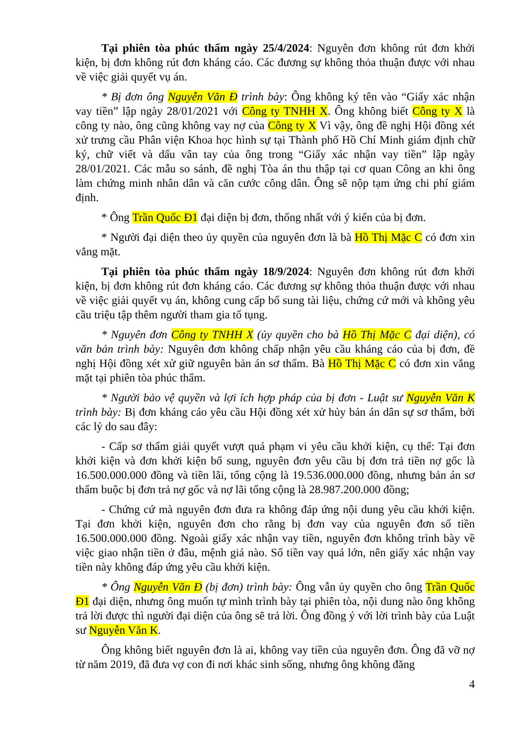Tại phiên tòa phúc thẩm ngày 25/4/2024: Nguyên đơn không rút đơn khởi kiện, bị đơn không rút đơn kháng cáo. Các đương sự không thỏa thuận được với nhau về việc giải quyết vụ án.
* Bị đơn ông Nguyễn Văn Đ trình bày: Ông không ký tên vào “Giấy xác nhận vay tiền” lập ngày 28/01/2021 với Công ty TNHH X. Ông không biết Công ty X là công ty nào, ông cũng không vay nợ của Công ty X Vì vậy, ông đề nghị Hội đồng xét xử trưng cầu Phân viện Khoa học hình sự tại Thành phố Hồ Chí Minh giám định chữ ký, chữ viết và dấu vân tay của ông trong “Giấy xác nhận vay tiền” lập ngày 28/01/2021. Các mẫu so sánh, đề nghị Tòa án thu thập tại cơ quan Công an khi ông làm chứng minh nhân dân và căn cước công dân. Ông sẽ nộp tạm ứng chi phí giám định.
* Ông Trần Quốc Đ1 đại diện bị đơn, thống nhất với ý kiến của bị đơn.
* Người đại diện theo ủy quyền của nguyên đơn là bà Hồ Thị Mặc C có đơn xin vắng mặt.
Tại phiên tòa phúc thẩm ngày 18/9/2024: Nguyên đơn không rút đơn khởi kiện, bị đơn không rút đơn kháng cáo. Các đương sự không thỏa thuận được với nhau về việc giải quyết vụ án, không cung cấp bổ sung tài liệu, chứng cứ mới và không yêu cầu triệu tập thêm người tham gia tố tụng.
* Nguyên đơn Công ty TNHH X (ủy quyền cho bà Hồ Thị Mặc C đại diện), có văn bản trình bày: Nguyên đơn không chấp nhận yêu cầu kháng cáo của bị đơn, đề nghị Hội đồng xét xử giữ nguyên bản án sơ thẩm. Bà Hồ Thị Mặc C có đơn xin vắng mặt tại phiên tòa phúc thẩm.
* Người bảo vệ quyền và lợi ích hợp pháp của bị đơn - Luật sư Nguyễn Văn K trình bày: Bị đơn kháng cáo yêu cầu Hội đồng xét xử hủy bản án dân sự sơ thẩm, bởi các lý do sau đây:
- Cấp sơ thẩm giải quyết vượt quá phạm vi yêu cầu khởi kiện, cụ thể: Tại đơn khởi kiện và đơn khởi kiện bổ sung, nguyên đơn yêu cầu bị đơn trả tiền nợ gốc là 16.500.000.000 đồng và tiền lãi, tổng cộng là 19.536.000.000 đồng, nhưng bản án sơ thẩm buộc bị đơn trả nợ gốc và nợ lãi tổng cộng là 28.987.200.000 đồng;
- Chứng cứ mà nguyên đơn đưa ra không đáp ứng nội dung yêu cầu khởi kiện. Tại đơn khởi kiện, nguyên đơn cho rằng bị đơn vay của nguyên đơn số tiền 16.500.000.000 đồng. Ngoài giấy xác nhận vay tiền, nguyên đơn không trình bày về việc giao nhận tiền ở đâu, mệnh giá nào. Số tiền vay quá lớn, nên giấy xác nhận vay tiền này không đáp ứng yêu cầu khởi kiện.
* Ông Nguyễn Văn Đ (bị đơn) trình bày: Ông vẫn ủy quyền cho ông Trần Quốc Đ1 đại diện, nhưng ông muốn tự mình trình bày tại phiên tòa, nội dung nào ông không trả lời được thì người đại diện của ông sẽ trả lời. Ông đồng ý với lời trình bày của Luật sư Nguyễn Văn K.
Ông không biết nguyên đơn là ai, không vay tiền của nguyên đơn. Ông đã vỡ nợ từ năm 2019, đã đưa vợ con đi nơi khác sinh sống, nhưng ông không đăng
4